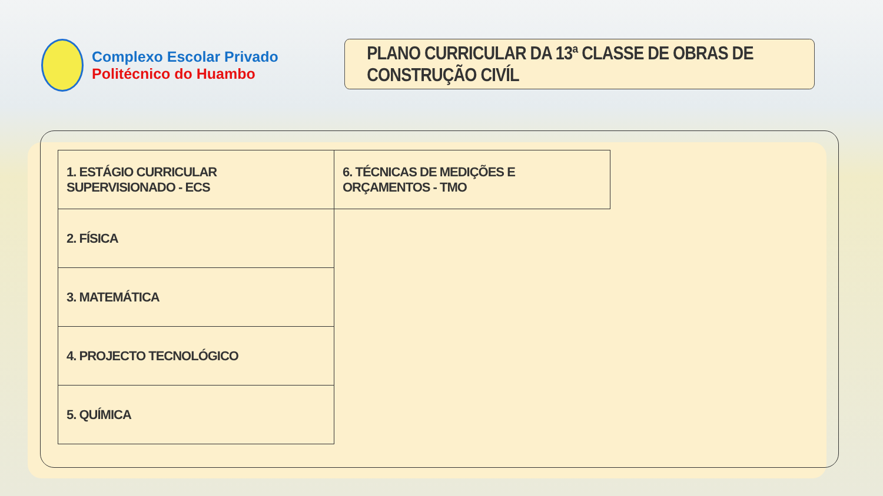Complexo Escolar Privado
Politécnico do Huambo
PLANO CURRICULAR DA 13ª CLASSE DE OBRAS DE CONSTRUÇÃO CIVÍL
| 1. ESTÁGIO CURRICULAR SUPERVISIONADO - ECS | 6. TÉCNICAS DE MEDIÇÕES E ORÇAMENTOS - TMO |
| 2. FÍSICA | |
| 3. MATEMÁTICA | |
| 4. PROJECTO TECNOLÓGICO | |
| 5. QUÍMICA | |